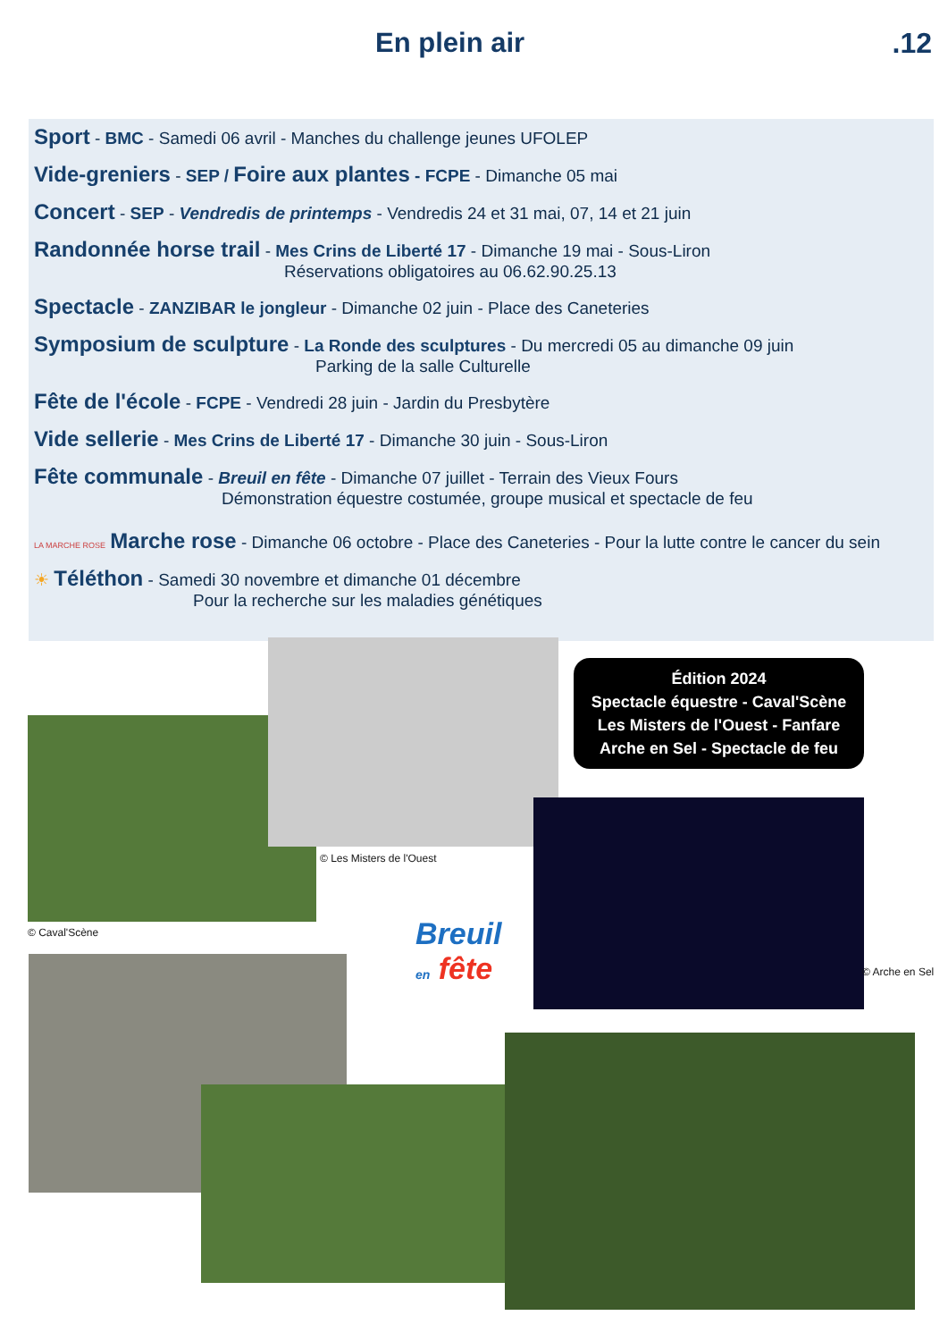En plein air .12
Sport - BMC - Samedi 06 avril - Manches du challenge jeunes UFOLEP
Vide-greniers - SEP / Foire aux plantes - FCPE - Dimanche 05 mai
Concert - SEP - Vendredis de printemps - Vendredis 24 et 31 mai, 07, 14 et 21 juin
Randonnée horse trail - Mes Crins de Liberté 17 - Dimanche 19 mai - Sous-Liron
Réservations obligatoires au 06.62.90.25.13
Spectacle - ZANZIBAR le jongleur - Dimanche 02 juin - Place des Caneteries
Symposium de sculpture - La Ronde des sculptures - Du mercredi 05 au dimanche 09 juin
Parking de la salle Culturelle
Fête de l'école - FCPE - Vendredi 28 juin - Jardin du Presbytère
Vide sellerie - Mes Crins de Liberté 17 - Dimanche 30 juin - Sous-Liron
Fête communale - Breuil en fête - Dimanche 07 juillet - Terrain des Vieux Fours
Démonstration équestre costumée, groupe musical et spectacle de feu
LA MARCHE ROSE Marche rose - Dimanche 06 octobre - Place des Caneteries - Pour la lutte contre le cancer du sein
☀ Téléthon - Samedi 30 novembre et dimanche 01 décembre
Pour la recherche sur les maladies génétiques
© Caval'Scène
© Les Misters de l'Ouest
Édition 2024
Spectacle équestre - Caval'Scène
Les Misters de l'Ouest - Fanfare
Arche en Sel - Spectacle de feu
© Arche en Sel
Breuil
en fête